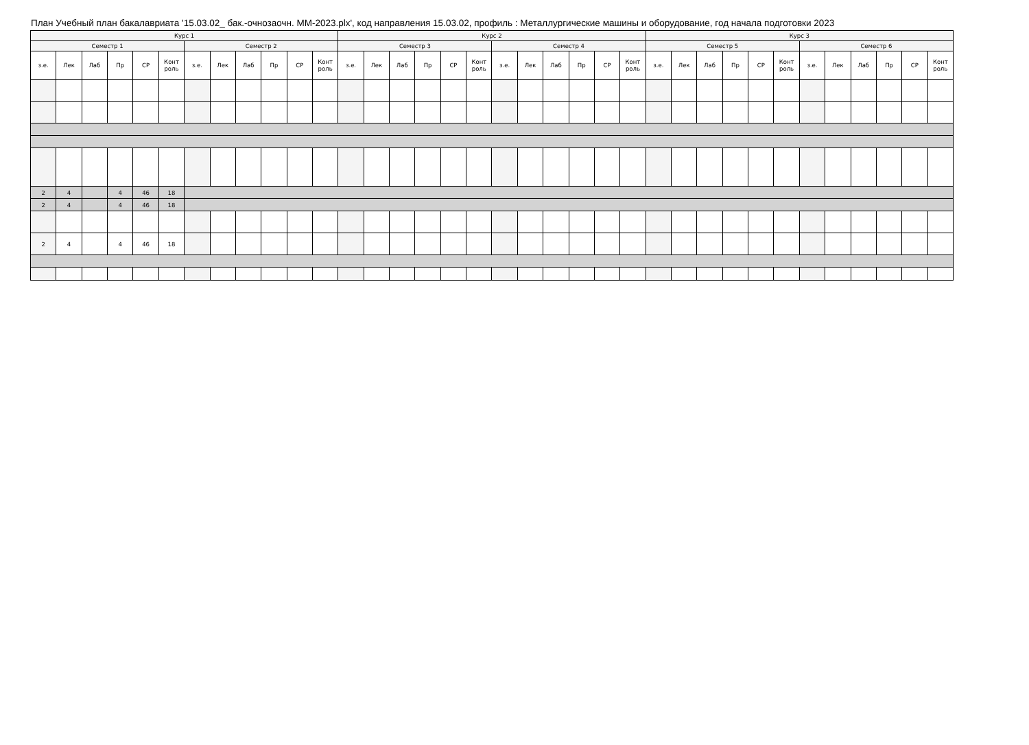План Учебный план бакалавриата '15.03.02_ бак.-очнозаочн. ММ-2023.plx', код направления 15.03.02, профиль : Металлургические машины и оборудование, год начала подготовки 2023
| Курс 1 | | | | | | | | | | | | Курс 2 | | | | | | | | | | | | Курс 3 | | | | | | | | | | | |
| --- | --- | --- | --- | --- | --- | --- | --- | --- | --- | --- | --- | --- | --- | --- | --- | --- | --- | --- | --- | --- | --- | --- | --- | --- | --- | --- | --- | --- | --- | --- | --- | --- | --- | --- | --- |
| Семестр 1 | | | | | | Семестр 2 | | | | | | Семестр 3 | | | | | | Семестр 4 | | | | | | Семестр 5 | | | | | | Семестр 6 | | | | | |
| з.е. | Лек | Лаб | Пр | СР | Конт роль | з.е. | Лек | Лаб | Пр | СР | Конт роль | з.е. | Лек | Лаб | Пр | СР | Конт роль | з.е. | Лек | Лаб | Пр | СР | Конт роль | з.е. | Лек | Лаб | Пр | СР | Конт роль | з.е. | Лек | Лаб | Пр | СР | Конт роль |
| 2 | 4 | | 4 | 46 | 18 | | | | | | | | | | | | | | | | | | | | | | | | | | | | | | |
| 2 | 4 | | 4 | 46 | 18 | | | | | | | | | | | | | | | | | | | | | | | | | | | | | | |
| 2 | 4 | | 4 | 46 | 18 | | | | | | | | | | | | | | | | | | | | | | | | | | | | | | |